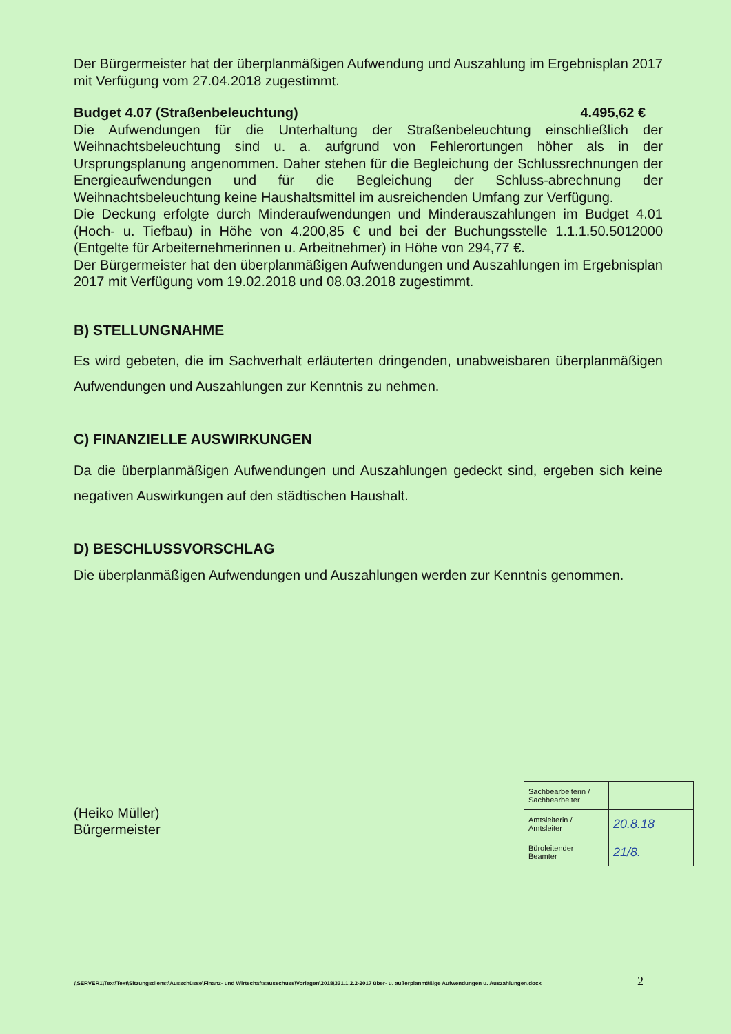Der Bürgermeister hat der überplanmäßigen Aufwendung und Auszahlung im Ergebnisplan 2017 mit Verfügung vom 27.04.2018 zugestimmt.
Budget 4.07 (Straßenbeleuchtung) 4.495,62 €
Die Aufwendungen für die Unterhaltung der Straßenbeleuchtung einschließlich der Weihnachtsbeleuchtung sind u. a. aufgrund von Fehlerortungen höher als in der Ursprungsplanung angenommen. Daher stehen für die Begleichung der Schlussrechnungen der Energieaufwendungen und für die Begleichung der Schluss-abrechnung der Weihnachtsbeleuchtung keine Haushaltsmittel im ausreichenden Umfang zur Verfügung.
Die Deckung erfolgte durch Minderaufwendungen und Minderauszahlungen im Budget 4.01 (Hoch- u. Tiefbau) in Höhe von 4.200,85 € und bei der Buchungsstelle 1.1.1.50.5012000 (Entgelte für Arbeiternehmerinnen u. Arbeitnehmer) in Höhe von 294,77 €.
Der Bürgermeister hat den überplanmäßigen Aufwendungen und Auszahlungen im Ergebnisplan 2017 mit Verfügung vom 19.02.2018 und 08.03.2018 zugestimmt.
B) STELLUNGNAHME
Es wird gebeten, die im Sachverhalt erläuterten dringenden, unabweisbaren überplanmäßigen Aufwendungen und Auszahlungen zur Kenntnis zu nehmen.
C) FINANZIELLE AUSWIRKUNGEN
Da die überplanmäßigen Aufwendungen und Auszahlungen gedeckt sind, ergeben sich keine negativen Auswirkungen auf den städtischen Haushalt.
D) BESCHLUSSVORSCHLAG
Die überplanmäßigen Aufwendungen und Auszahlungen werden zur Kenntnis genommen.
(Heiko Müller)
Bürgermeister
| Sachbearbeiterin / Sachbearbeiter | |
| Amtsleiterin / Amtsleiter | 20.8.18 |
| Büroleitender Beamter | 21/8. |
\\SERVER1\Text\Text\Sitzungsdienst\Ausschüsse\Finanz- und Wirtschaftsausschuss\Vorlagen\2018\331.1.2.2-2017 über- u. außerplanmäßige Aufwendungen u. Auszahlungen.docx
2